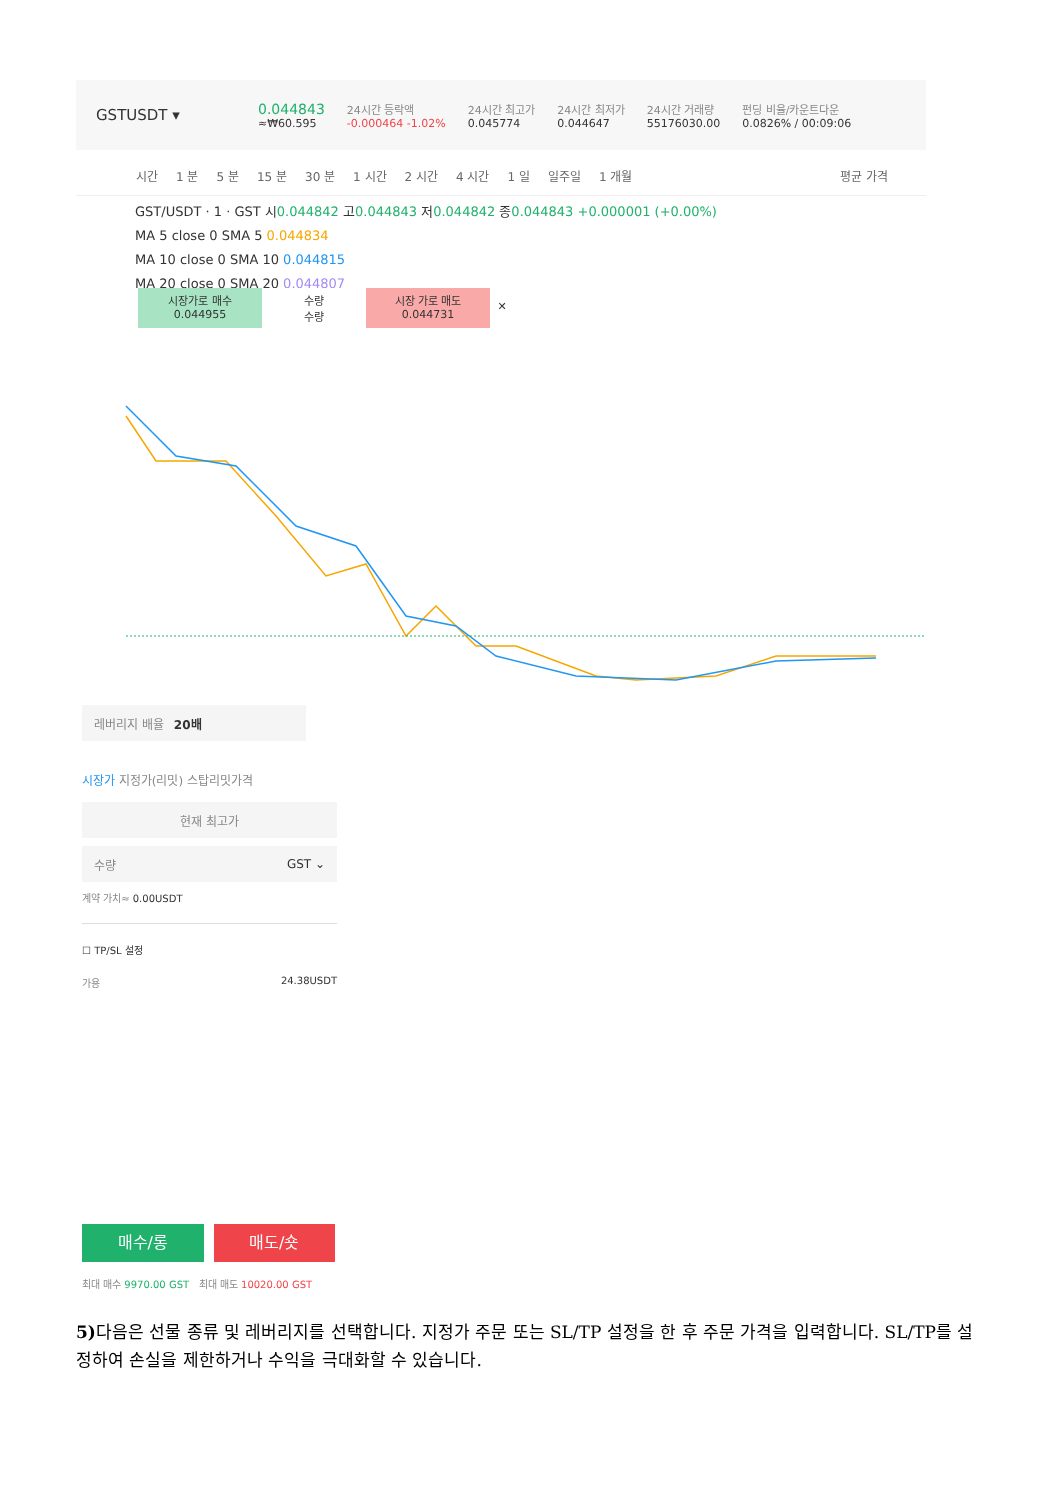GSTUSDT ▾
0.044843
≈₩60.595
24시간 등락액
-0.000464 -1.02%
24시간 최고가
0.045774
24시간 최저가
0.044647
24시간 거래량
55176030.00
펀딩 비율/카운트다운
0.0826% / 00:09:06
시간 1 분 5 분 15 분 30 분 1 시간 2 시간 4 시간 1 일 일주일 1 개월 평균 가격
GST/USDT · 1 · GST 시0.044842 고0.044843 저0.044842 종0.044843 +0.000001 (+0.00%)
MA 5 close 0 SMA 5 0.044834
MA 10 close 0 SMA 10 0.044815
MA 20 close 0 SMA 20 0.044807
시장가로 매수
0.044955
수량
수량
시장 가로 매도
0.044731
✕
레버리지 배율 20배
시장가 지정가(리밋) 스탑리밋가격
현재 최고가
수량 GST ⌄
계약 가치≈ 0.00USDT
☐ TP/SL 설정
가용 24.38USDT
매수/롱 매도/숏
최대 매수 9970.00 GST 최대 매도 10020.00 GST
5) 다음은 선물 종류 및 레버리지를 선택합니다. 지정가 주문 또는 SL/TP 설정을 한 후 주문 가격을 입력합니다. SL/TP를 설정하여 손실을 제한하거나 수익을 극대화할 수 있습니다.